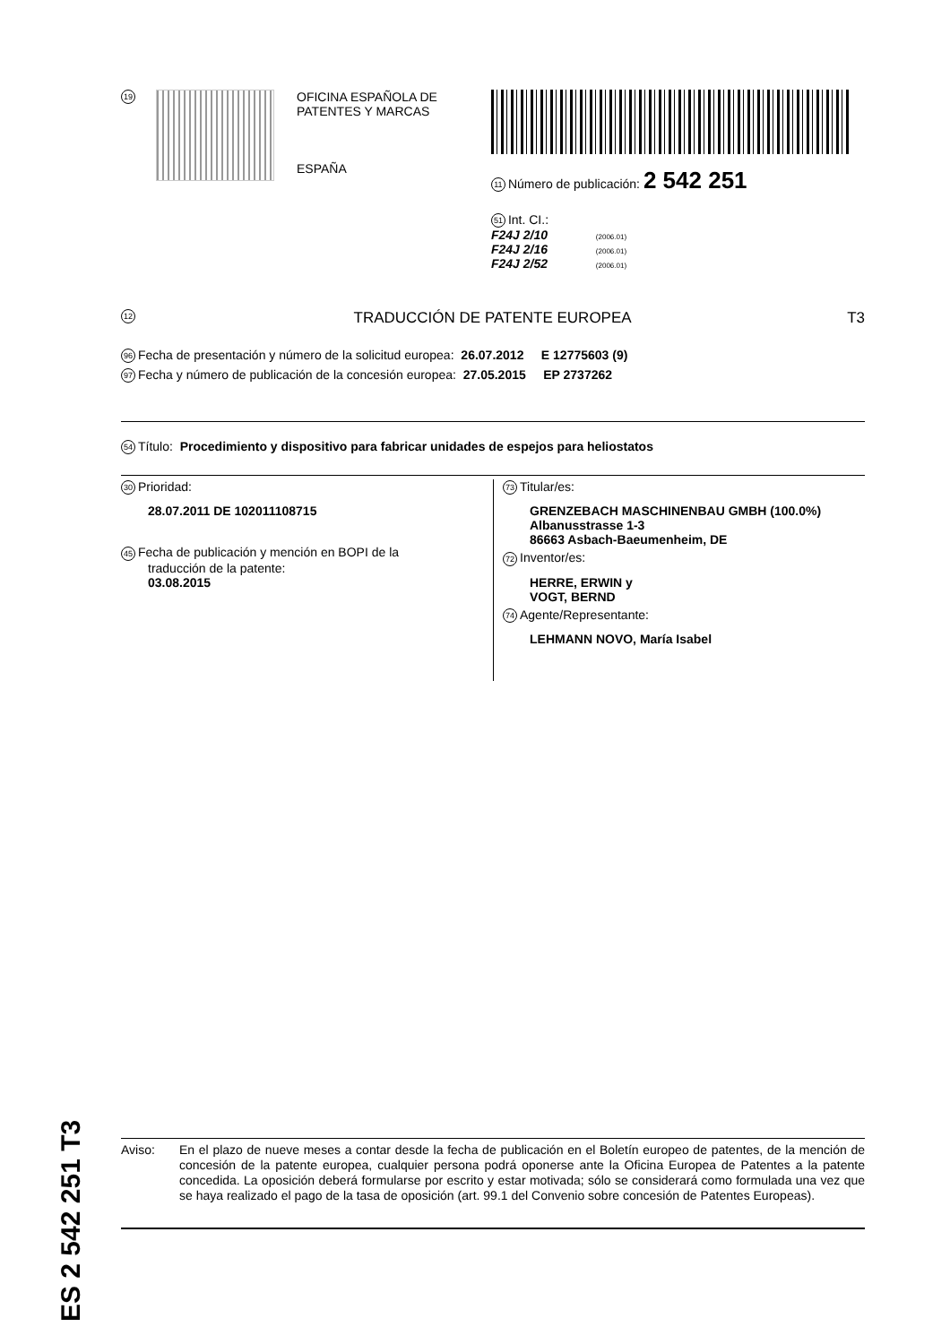19
OFICINA ESPAÑOLA DE
PATENTES Y MARCAS
ESPAÑA
11 Número de publicación: 2 542 251
51 Int. CI.:
F24J 2/10 (2006.01)
F24J 2/16 (2006.01)
F24J 2/52 (2006.01)
12 TRADUCCIÓN DE PATENTE EUROPEA T3
96 Fecha de presentación y número de la solicitud europea: 26.07.2012 E 12775603 (9)
97 Fecha y número de publicación de la concesión europea: 27.05.2015 EP 2737262
54 Título: Procedimiento y dispositivo para fabricar unidades de espejos para heliostatos
30 Prioridad:
28.07.2011 DE 102011108715
45 Fecha de publicación y mención en BOPI de la
traducción de la patente:
03.08.2015
73 Titular/es:
GRENZEBACH MASCHINENBAU GMBH (100.0%)
Albanusstrasse 1-3
86663 Asbach-Baeumenheim, DE
72 Inventor/es:
HERRE, ERWIN y
VOGT, BERND
74 Agente/Representante:
LEHMANN NOVO, María Isabel
ES 2 542 251 T3
Aviso: En el plazo de nueve meses a contar desde la fecha de publicación en el Boletín europeo de patentes, de la mención de concesión de la patente europea, cualquier persona podrá oponerse ante la Oficina Europea de Patentes a la patente concedida. La oposición deberá formularse por escrito y estar motivada; sólo se considerará como formulada una vez que se haya realizado el pago de la tasa de oposición (art. 99.1 del Convenio sobre concesión de Patentes Europeas).